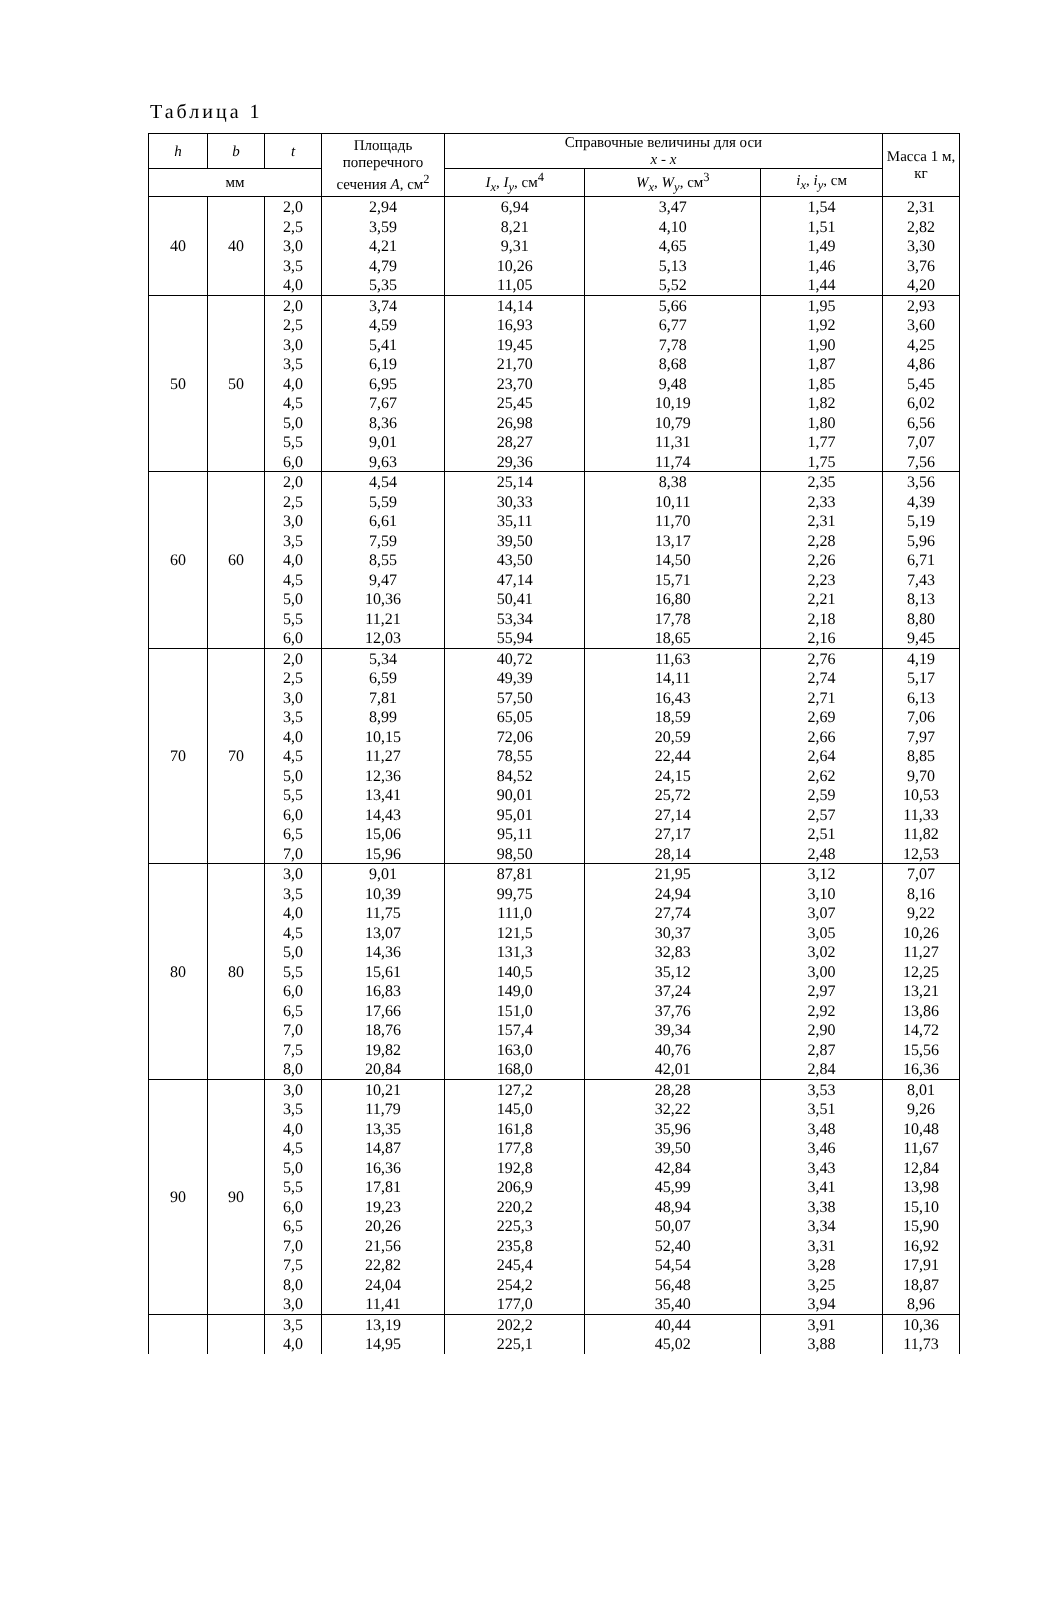Таблица 1
| h | b | t | Площадь поперечного сечения A , см<sup>2</sup> | Справочные величины для оси x - x | | | Масса 1 м, кг | |
| --- | --- | --- | --- | --- | --- | --- | --- | --- |
| мм | | | | | | | | |
| | | | | | I<sub>x</sub> , I<sub>y</sub> , см<sup>4</sup> | W<sub>x</sub> , W<sub>y</sub> , см<sup>3</sup> | | i<sub>x</sub> , i<sub>y</sub> , см |
| 40 | 40 | 2,0 | 2,94 | 6,94 | 3,47 | 1,54 | 2,31 | |
| | | 2,5 | 3,59 | 8,21 | 4,10 | 1,51 | 2,82 | |
| | | 3,0 | 4,21 | 9,31 | 4,65 | 1,49 | 3,30 | |
| | | 3,5 | 4,79 | 10,26 | 5,13 | 1,46 | 3,76 | |
| | | 4,0 | 5,35 | 11,05 | 5,52 | 1,44 | 4,20 | |
| 50 | 50 | 2,0 | 3,74 | 14,14 | 5,66 | 1,95 | 2,93 | |
| | | 2,5 | 4,59 | 16,93 | 6,77 | 1,92 | 3,60 | |
| | | 3,0 | 5,41 | 19,45 | 7,78 | 1,90 | 4,25 | |
| | | 3,5 | 6,19 | 21,70 | 8,68 | 1,87 | 4,86 | |
| | | 4,0 | 6,95 | 23,70 | 9,48 | 1,85 | 5,45 | |
| | | 4,5 | 7,67 | 25,45 | 10,19 | 1,82 | 6,02 | |
| | | 5,0 | 8,36 | 26,98 | 10,79 | 1,80 | 6,56 | |
| | | 5,5 | 9,01 | 28,27 | 11,31 | 1,77 | 7,07 | |
| | | 6,0 | 9,63 | 29,36 | 11,74 | 1,75 | 7,56 | |
| 60 | 60 | 2,0 | 4,54 | 25,14 | 8,38 | 2,35 | 3,56 | |
| | | 2,5 | 5,59 | 30,33 | 10,11 | 2,33 | 4,39 | |
| | | 3,0 | 6,61 | 35,11 | 11,70 | 2,31 | 5,19 | |
| | | 3,5 | 7,59 | 39,50 | 13,17 | 2,28 | 5,96 | |
| | | 4,0 | 8,55 | 43,50 | 14,50 | 2,26 | 6,71 | |
| | | 4,5 | 9,47 | 47,14 | 15,71 | 2,23 | 7,43 | |
| | | 5,0 | 10,36 | 50,41 | 16,80 | 2,21 | 8,13 | |
| | | 5,5 | 11,21 | 53,34 | 17,78 | 2,18 | 8,80 | |
| | | 6,0 | 12,03 | 55,94 | 18,65 | 2,16 | 9,45 | |
| 70 | 70 | 2,0 | 5,34 | 40,72 | 11,63 | 2,76 | 4,19 | |
| | | 2,5 | 6,59 | 49,39 | 14,11 | 2,74 | 5,17 | |
| | | 3,0 | 7,81 | 57,50 | 16,43 | 2,71 | 6,13 | |
| | | 3,5 | 8,99 | 65,05 | 18,59 | 2,69 | 7,06 | |
| | | 4,0 | 10,15 | 72,06 | 20,59 | 2,66 | 7,97 | |
| | | 4,5 | 11,27 | 78,55 | 22,44 | 2,64 | 8,85 | |
| | | 5,0 | 12,36 | 84,52 | 24,15 | 2,62 | 9,70 | |
| | | 5,5 | 13,41 | 90,01 | 25,72 | 2,59 | 10,53 | |
| | | 6,0 | 14,43 | 95,01 | 27,14 | 2,57 | 11,33 | |
| | | 6,5 | 15,06 | 95,11 | 27,17 | 2,51 | 11,82 | |
| | | 7,0 | 15,96 | 98,50 | 28,14 | 2,48 | 12,53 | |
| 80 | 80 | 3,0 | 9,01 | 87,81 | 21,95 | 3,12 | 7,07 | |
| | | 3,5 | 10,39 | 99,75 | 24,94 | 3,10 | 8,16 | |
| | | 4,0 | 11,75 | 111,0 | 27,74 | 3,07 | 9,22 | |
| | | 4,5 | 13,07 | 121,5 | 30,37 | 3,05 | 10,26 | |
| | | 5,0 | 14,36 | 131,3 | 32,83 | 3,02 | 11,27 | |
| | | 5,5 | 15,61 | 140,5 | 35,12 | 3,00 | 12,25 | |
| | | 6,0 | 16,83 | 149,0 | 37,24 | 2,97 | 13,21 | |
| | | 6,5 | 17,66 | 151,0 | 37,76 | 2,92 | 13,86 | |
| | | 7,0 | 18,76 | 157,4 | 39,34 | 2,90 | 14,72 | |
| | | 7,5 | 19,82 | 163,0 | 40,76 | 2,87 | 15,56 | |
| | | 8,0 | 20,84 | 168,0 | 42,01 | 2,84 | 16,36 | |
| 90 | 90 | 3,0 | 10,21 | 127,2 | 28,28 | 3,53 | 8,01 | |
| | | 3,5 | 11,79 | 145,0 | 32,22 | 3,51 | 9,26 | |
| | | 4,0 | 13,35 | 161,8 | 35,96 | 3,48 | 10,48 | |
| | | 4,5 | 14,87 | 177,8 | 39,50 | 3,46 | 11,67 | |
| | | 5,0 | 16,36 | 192,8 | 42,84 | 3,43 | 12,84 | |
| | | 5,5 | 17,81 | 206,9 | 45,99 | 3,41 | 13,98 | |
| | | 6,0 | 19,23 | 220,2 | 48,94 | 3,38 | 15,10 | |
| | | 6,5 | 20,26 | 225,3 | 50,07 | 3,34 | 15,90 | |
| | | 7,0 | 21,56 | 235,8 | 52,40 | 3,31 | 16,92 | |
| | | 7,5 | 22,82 | 245,4 | 54,54 | 3,28 | 17,91 | |
| | | 8,0 | 24,04 | 254,2 | 56,48 | 3,25 | 18,87 | |
| | | 3,0 | 11,41 | 177,0 | 35,40 | 3,94 | 8,96 | |
| | | 3,5 | 13,19 | 202,2 | 40,44 | 3,91 | 10,36 | |
| | | 4,0 | 14,95 | 225,1 | 45,02 | 3,88 | 11,73 | |